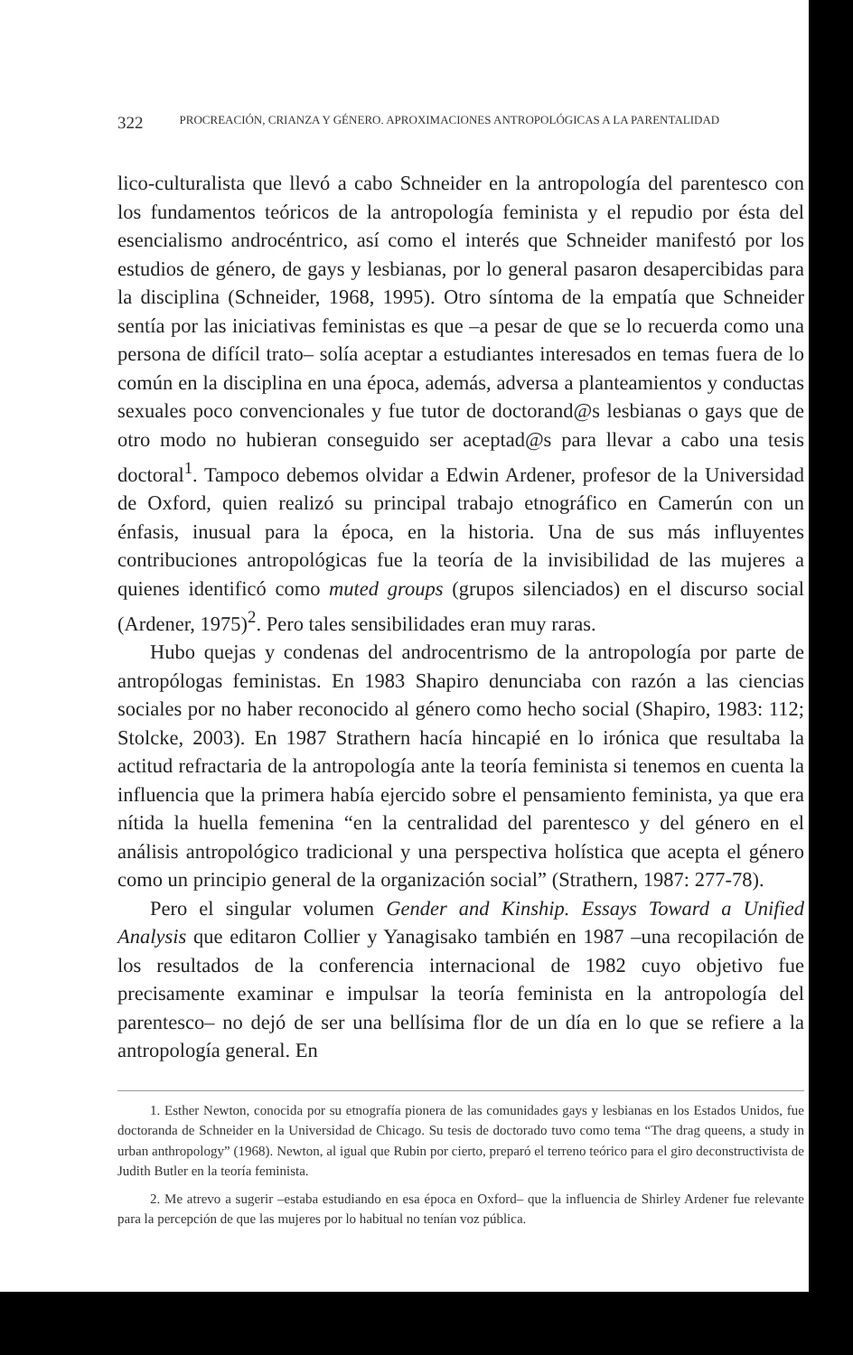322 PROCREACIÓN, CRIANZA Y GÉNERO. APROXIMACIONES ANTROPOLÓGICAS A LA PARENTALIDAD
lico-culturalista que llevó a cabo Schneider en la antropología del parentesco con los fundamentos teóricos de la antropología feminista y el repudio por ésta del esencialismo androcéntrico, así como el interés que Schneider manifestó por los estudios de género, de gays y lesbianas, por lo general pasaron desapercibidas para la disciplina (Schneider, 1968, 1995). Otro síntoma de la empatía que Schneider sentía por las iniciativas feministas es que –a pesar de que se lo recuerda como una persona de difícil trato– solía aceptar a estudiantes interesados en temas fuera de lo común en la disciplina en una época, además, adversa a planteamientos y conductas sexuales poco convencionales y fue tutor de doctorand@s lesbianas o gays que de otro modo no hubieran conseguido ser aceptad@s para llevar a cabo una tesis doctoral<sup>1</sup>. Tampoco debemos olvidar a Edwin Ardener, profesor de la Universidad de Oxford, quien realizó su principal trabajo etnográfico en Camerún con un énfasis, inusual para la época, en la historia. Una de sus más influyentes contribuciones antropológicas fue la teoría de la invisibilidad de las mujeres a quienes identificó como muted groups (grupos silenciados) en el discurso social (Ardener, 1975)<sup>2</sup>. Pero tales sensibilidades eran muy raras.
Hubo quejas y condenas del androcentrismo de la antropología por parte de antropólogas feministas. En 1983 Shapiro denunciaba con razón a las ciencias sociales por no haber reconocido al género como hecho social (Shapiro, 1983: 112; Stolcke, 2003). En 1987 Strathern hacía hincapié en lo irónica que resultaba la actitud refractaria de la antropología ante la teoría feminista si tenemos en cuenta la influencia que la primera había ejercido sobre el pensamiento feminista, ya que era nítida la huella femenina “en la centralidad del parentesco y del género en el análisis antropológico tradicional y una perspectiva holística que acepta el género como un principio general de la organización social” (Strathern, 1987: 277-78).
Pero el singular volumen Gender and Kinship. Essays Toward a Unified Analysis que editaron Collier y Yanagisako también en 1987 –una recopilación de los resultados de la conferencia internacional de 1982 cuyo objetivo fue precisamente examinar e impulsar la teoría feminista en la antropología del parentesco– no dejó de ser una bellísima flor de un día en lo que se refiere a la antropología general. En
1. Esther Newton, conocida por su etnografía pionera de las comunidades gays y lesbianas en los Estados Unidos, fue doctoranda de Schneider en la Universidad de Chicago. Su tesis de doctorado tuvo como tema “The drag queens, a study in urban anthropology” (1968). Newton, al igual que Rubin por cierto, preparó el terreno teórico para el giro deconstructivista de Judith Butler en la teoría feminista.
2. Me atrevo a sugerir –estaba estudiando en esa época en Oxford– que la influencia de Shirley Ardener fue relevante para la percepción de que las mujeres por lo habitual no tenían voz pública.